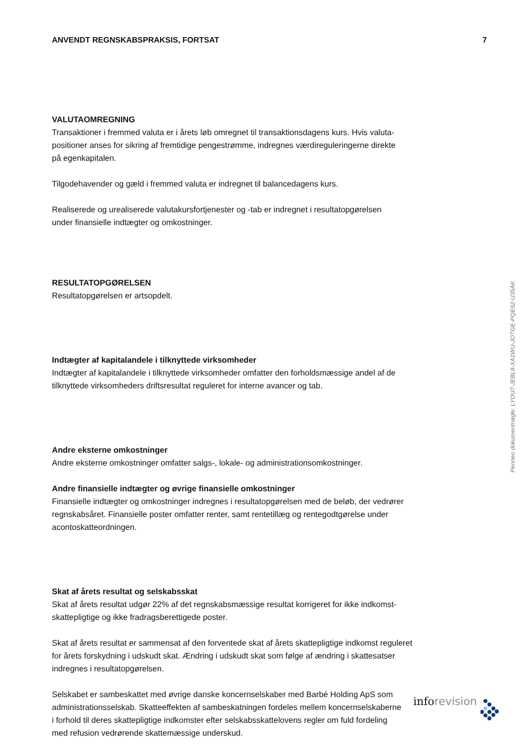ANVENDT REGNSKABSPRAKSIS, FORTSAT 7
VALUTAOMREGNING
Transaktioner i fremmed valuta er i årets løb omregnet til transaktionsdagens kurs. Hvis valuta-
positioner anses for sikring af fremtidige pengestrømme, indregnes værdireguleringerne direkte
på egenkapitalen.
Tilgodehavender og gæld i fremmed valuta er indregnet til balancedagens kurs.
Realiserede og urealiserede valutakursfortjenester og -tab er indregnet i resultatopgørelsen
under finansielle indtægter og omkostninger.
RESULTATOPGØRELSEN
Resultatopgørelsen er artsopdelt.
Indtægter af kapitalandele i tilknyttede virksomheder
Indtægter af kapitalandele i tilknyttede virksomheder omfatter den forholdsmæssige andel af de
tilknyttede virksomheders driftsresultat reguleret for interne avancer og tab.
Andre eksterne omkostninger
Andre eksterne omkostninger omfatter salgs-, lokale- og administrationsomkostninger.
Andre finansielle indtægter og øvrige finansielle omkostninger
Finansielle indtægter og omkostninger indregnes i resultatopgørelsen med de beløb, der vedrører
regnskabsåret. Finansielle poster omfatter renter, samt rentetillæg og rentegodtgørelse under
acontoskatteordningen.
Skat af årets resultat og selskabsskat
Skat af årets resultat udgør 22% af det regnskabsmæssige resultat korrigeret for ikke indkomst-
skattepligtige og ikke fradragsberettigede poster.
Skat af årets resultat er sammensat af den forventede skat af årets skattepligtige indkomst reguleret
for årets forskydning i udskudt skat. Ændring i udskudt skat som følge af ændring i skattesatser
indregnes i resultatopgørelsen.
Selskabet er sambeskattet med øvrige danske koncernselskaber med Barbé Holding ApS som
administrationsselskab. Skatteeffekten af sambeskatningen fordeles mellem koncernselskaberne
i forhold til deres skattepligtige indkomster efter selskabsskattelovens regler om fuld fordeling
med refusion vedrørende skattemæssige underskud.
Penneo dokumentnøgle: LYOU7-JEBL8-XA1WU-JOTGE-PQE62-U35AK
inforevision